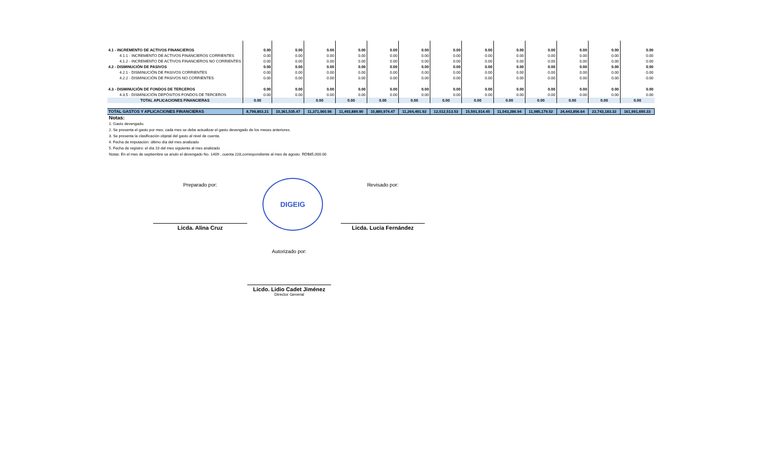| 4.1 - INCREMENTO DE ACTIVOS FINANCIEROS | 0.00 | 0.00 | 0.00 | 0.00 | 0.00 | 0.00 | 0.00 | 0.00 | 0.00 | 0.00 | 0.00 | 0.00 | 0.00 |
| 4.1.1 - INCREMENTO DE ACTIVOS FINANCIEROS CORRIENTES | 0.00 | 0.00 | 0.00 | 0.00 | 0.00 | 0.00 | 0.00 | 0.00 | 0.00 | 0.00 | 0.00 | 0.00 | 0.00 |
| 4.1.2 - INCREMENTO DE ACTIVOS FINANCIEROS NO CORRIENTES | 0.00 | 0.00 | 0.00 | 0.00 | 0.00 | 0.00 | 0.00 | 0.00 | 0.00 | 0.00 | 0.00 | 0.00 | 0.00 |
| 4.2 - DISMINUCIÓN DE PASIVOS | 0.00 | 0.00 | 0.00 | 0.00 | 0.00 | 0.00 | 0.00 | 0.00 | 0.00 | 0.00 | 0.00 | 0.00 | 0.00 |
| 4.2.1 - DISMINUCIÓN DE PASIVOS CORRIENTES | 0.00 | 0.00 | 0.00 | 0.00 | 0.00 | 0.00 | 0.00 | 0.00 | 0.00 | 0.00 | 0.00 | 0.00 | 0.00 |
| 4.2.2 - DISMINUCIÓN DE PASIVOS NO CORRIENTES | 0.00 | 0.00 | 0.00 | 0.00 | 0.00 | 0.00 | 0.00 | 0.00 | 0.00 | 0.00 | 0.00 | 0.00 | 0.00 |
| 4.3 - DISMINUCIÓN DE FONDOS DE TERCEROS | 0.00 | 0.00 | 0.00 | 0.00 | 0.00 | 0.00 | 0.00 | 0.00 | 0.00 | 0.00 | 0.00 | 0.00 | 0.00 |
| 4.3.5 - DISMINUCIÓN DEPÓSITOS FONDOS DE TERCEROS | 0.00 | 0.00 | 0.00 | 0.00 | 0.00 | 0.00 | 0.00 | 0.00 | 0.00 | 0.00 | 0.00 | 0.00 | 0.00 |
| TOTAL APLICACIONES FINANCIERAS | 0.00 | | 0.00 | 0.00 | 0.00 | 0.00 | 0.00 | 0.00 | 0.00 | 0.00 | 0.00 | 0.00 | 0.00 |
| TOTAL GASTOS Y APLICACIONES FINANCIERAS | 8,799,803.21 | 10,361,535.47 | 11,371,060.96 | 11,493,889.90 | 10,880,974.47 | 11,264,491.92 | 12,012,513.53 | 15,591,914.45 | 11,043,286.94 | 11,985,179.52 | 24,443,856.64 | 22,743,183.32 | 161,991,690.33 |
Notas:
1. Gasto devengado.
2. Se presenta el gasto por mes; cada mes se debe actualizar el gasto devengado de los meses anteriores.
3. Se presenta la clasificación objetal del gasto al nivel de cuenta.
4. Fecha de imputación: último día del mes analizado
5. Fecha de registro: el día 10 del mes siguiente al mes analizado
Notas: En el mes de septiembre se anulo el devengado No. 1409 , cuenta 228,correspondiente al mes de agosto. RD$85,000.00
Preparado por:
Licda. Alina Cruz
DIGEIG
Revisado por:
Licda. Lucia Fernández
Autorizado por:
Licdo. Lidio Cadet Jiménez
Director General